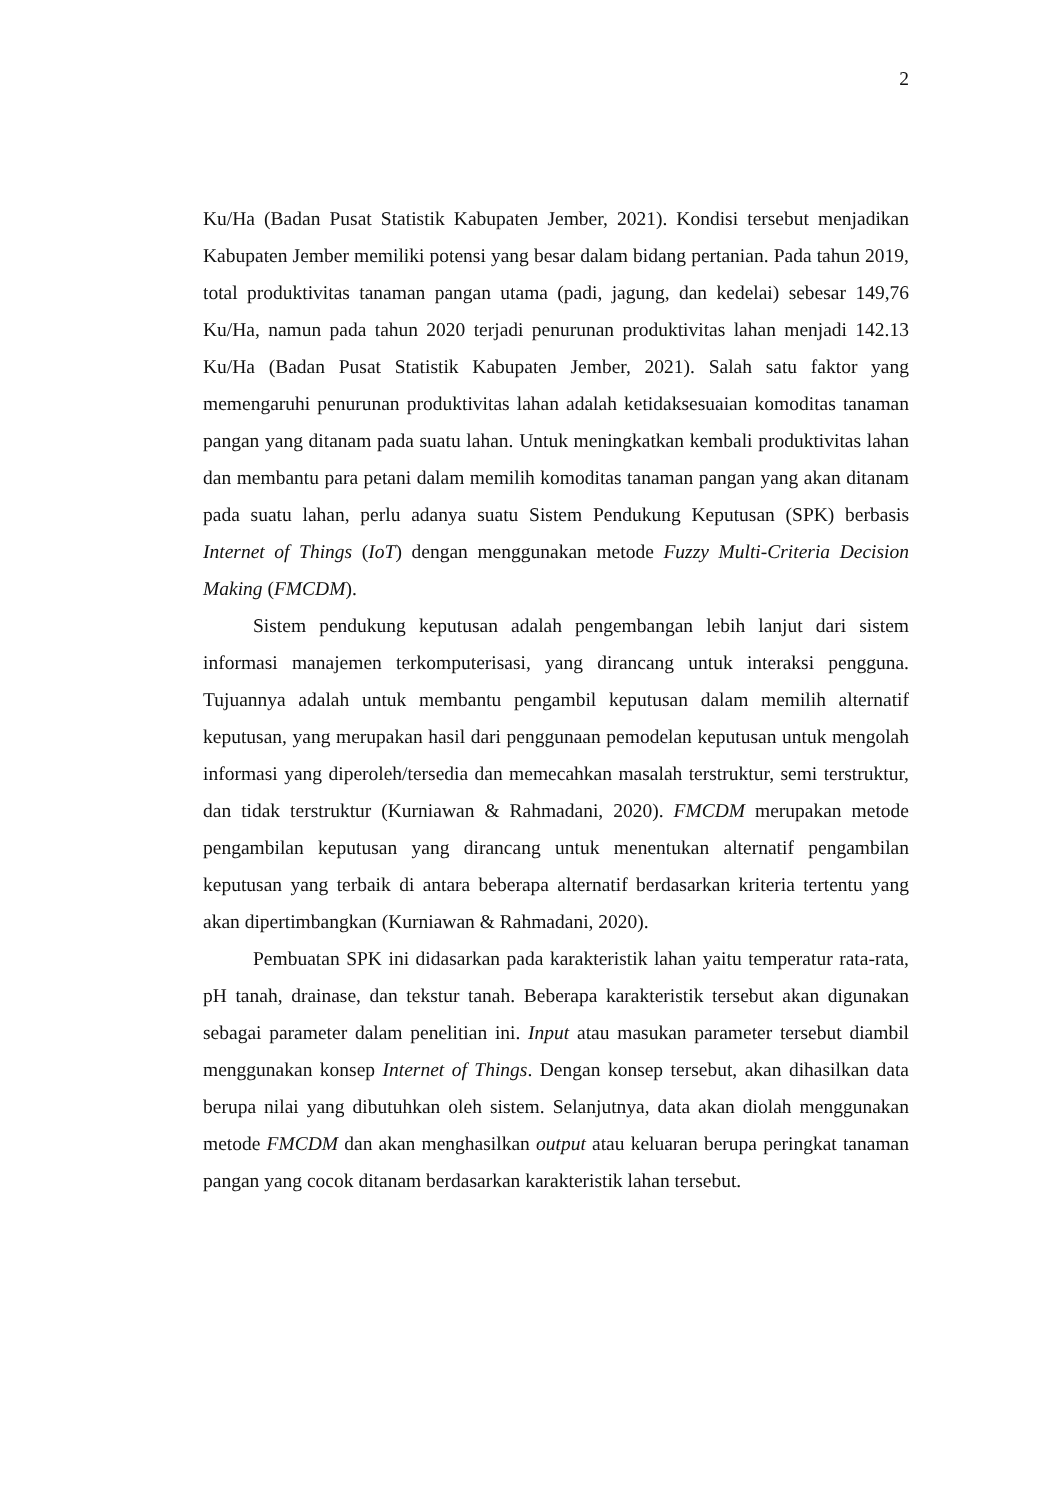2
Ku/Ha (Badan Pusat Statistik Kabupaten Jember, 2021). Kondisi tersebut menjadikan Kabupaten Jember memiliki potensi yang besar dalam bidang pertanian. Pada tahun 2019, total produktivitas tanaman pangan utama (padi, jagung, dan kedelai) sebesar 149,76 Ku/Ha, namun pada tahun 2020 terjadi penurunan produktivitas lahan menjadi 142.13 Ku/Ha (Badan Pusat Statistik Kabupaten Jember, 2021). Salah satu faktor yang memengaruhi penurunan produktivitas lahan adalah ketidaksesuaian komoditas tanaman pangan yang ditanam pada suatu lahan. Untuk meningkatkan kembali produktivitas lahan dan membantu para petani dalam memilih komoditas tanaman pangan yang akan ditanam pada suatu lahan, perlu adanya suatu Sistem Pendukung Keputusan (SPK) berbasis Internet of Things (IoT) dengan menggunakan metode Fuzzy Multi-Criteria Decision Making (FMCDM).
Sistem pendukung keputusan adalah pengembangan lebih lanjut dari sistem informasi manajemen terkomputerisasi, yang dirancang untuk interaksi pengguna. Tujuannya adalah untuk membantu pengambil keputusan dalam memilih alternatif keputusan, yang merupakan hasil dari penggunaan pemodelan keputusan untuk mengolah informasi yang diperoleh/tersedia dan memecahkan masalah terstruktur, semi terstruktur, dan tidak terstruktur (Kurniawan & Rahmadani, 2020). FMCDM merupakan metode pengambilan keputusan yang dirancang untuk menentukan alternatif pengambilan keputusan yang terbaik di antara beberapa alternatif berdasarkan kriteria tertentu yang akan dipertimbangkan (Kurniawan & Rahmadani, 2020).
Pembuatan SPK ini didasarkan pada karakteristik lahan yaitu temperatur rata-rata, pH tanah, drainase, dan tekstur tanah. Beberapa karakteristik tersebut akan digunakan sebagai parameter dalam penelitian ini. Input atau masukan parameter tersebut diambil menggunakan konsep Internet of Things. Dengan konsep tersebut, akan dihasilkan data berupa nilai yang dibutuhkan oleh sistem. Selanjutnya, data akan diolah menggunakan metode FMCDM dan akan menghasilkan output atau keluaran berupa peringkat tanaman pangan yang cocok ditanam berdasarkan karakteristik lahan tersebut.